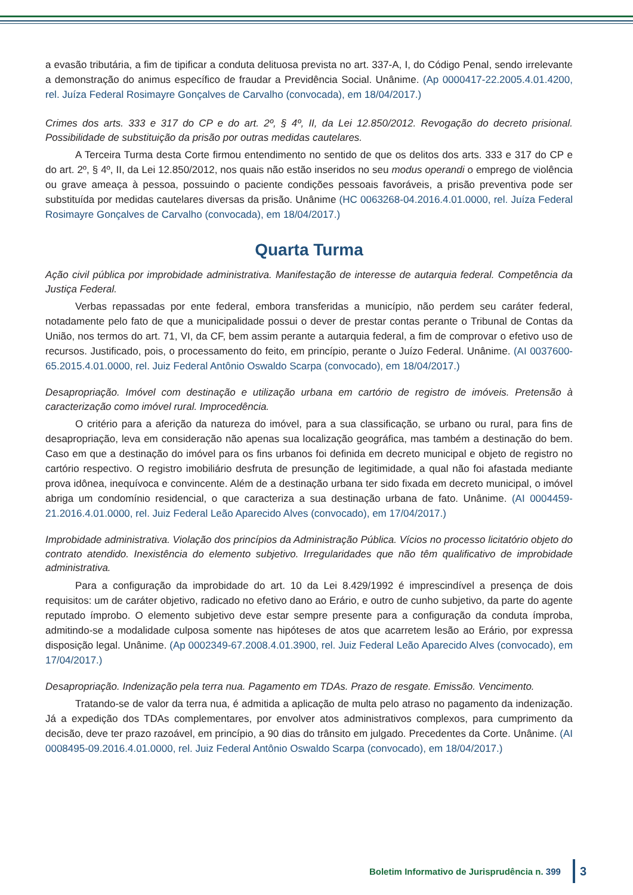a evasão tributária, a fim de tipificar a conduta delituosa prevista no art. 337-A, I, do Código Penal, sendo irrelevante a demonstração do animus específico de fraudar a Previdência Social. Unânime. (Ap 0000417-22.2005.4.01.4200, rel. Juíza Federal Rosimayre Gonçalves de Carvalho (convocada), em 18/04/2017.)
Crimes dos arts. 333 e 317 do CP e do art. 2º, § 4º, II, da Lei 12.850/2012. Revogação do decreto prisional. Possibilidade de substituição da prisão por outras medidas cautelares.
A Terceira Turma desta Corte firmou entendimento no sentido de que os delitos dos arts. 333 e 317 do CP e do art. 2º, § 4º, II, da Lei 12.850/2012, nos quais não estão inseridos no seu modus operandi o emprego de violência ou grave ameaça à pessoa, possuindo o paciente condições pessoais favoráveis, a prisão preventiva pode ser substituída por medidas cautelares diversas da prisão. Unânime (HC 0063268-04.2016.4.01.0000, rel. Juíza Federal Rosimayre Gonçalves de Carvalho (convocada), em 18/04/2017.)
Quarta Turma
Ação civil pública por improbidade administrativa. Manifestação de interesse de autarquia federal. Competência da Justiça Federal.
Verbas repassadas por ente federal, embora transferidas a município, não perdem seu caráter federal, notadamente pelo fato de que a municipalidade possui o dever de prestar contas perante o Tribunal de Contas da União, nos termos do art. 71, VI, da CF, bem assim perante a autarquia federal, a fim de comprovar o efetivo uso de recursos. Justificado, pois, o processamento do feito, em princípio, perante o Juízo Federal. Unânime. (AI 0037600-65.2015.4.01.0000, rel. Juiz Federal Antônio Oswaldo Scarpa (convocado), em 18/04/2017.)
Desapropriação. Imóvel com destinação e utilização urbana em cartório de registro de imóveis. Pretensão à caracterização como imóvel rural. Improcedência.
O critério para a aferição da natureza do imóvel, para a sua classificação, se urbano ou rural, para fins de desapropriação, leva em consideração não apenas sua localização geográfica, mas também a destinação do bem. Caso em que a destinação do imóvel para os fins urbanos foi definida em decreto municipal e objeto de registro no cartório respectivo. O registro imobiliário desfruta de presunção de legitimidade, a qual não foi afastada mediante prova idônea, inequívoca e convincente. Além de a destinação urbana ter sido fixada em decreto municipal, o imóvel abriga um condomínio residencial, o que caracteriza a sua destinação urbana de fato. Unânime. (AI 0004459-21.2016.4.01.0000, rel. Juiz Federal Leão Aparecido Alves (convocado), em 17/04/2017.)
Improbidade administrativa. Violação dos princípios da Administração Pública. Vícios no processo licitatório objeto do contrato atendido. Inexistência do elemento subjetivo. Irregularidades que não têm qualificativo de improbidade administrativa.
Para a configuração da improbidade do art. 10 da Lei 8.429/1992 é imprescindível a presença de dois requisitos: um de caráter objetivo, radicado no efetivo dano ao Erário, e outro de cunho subjetivo, da parte do agente reputado ímprobo. O elemento subjetivo deve estar sempre presente para a configuração da conduta ímproba, admitindo-se a modalidade culposa somente nas hipóteses de atos que acarretem lesão ao Erário, por expressa disposição legal. Unânime. (Ap 0002349-67.2008.4.01.3900, rel. Juiz Federal Leão Aparecido Alves (convocado), em 17/04/2017.)
Desapropriação. Indenização pela terra nua. Pagamento em TDAs. Prazo de resgate. Emissão. Vencimento.
Tratando-se de valor da terra nua, é admitida a aplicação de multa pelo atraso no pagamento da indenização. Já a expedição dos TDAs complementares, por envolver atos administrativos complexos, para cumprimento da decisão, deve ter prazo razoável, em princípio, a 90 dias do trânsito em julgado. Precedentes da Corte. Unânime. (AI 0008495-09.2016.4.01.0000, rel. Juiz Federal Antônio Oswaldo Scarpa (convocado), em 18/04/2017.)
Boletim Informativo de Jurisprudência n. 399 3